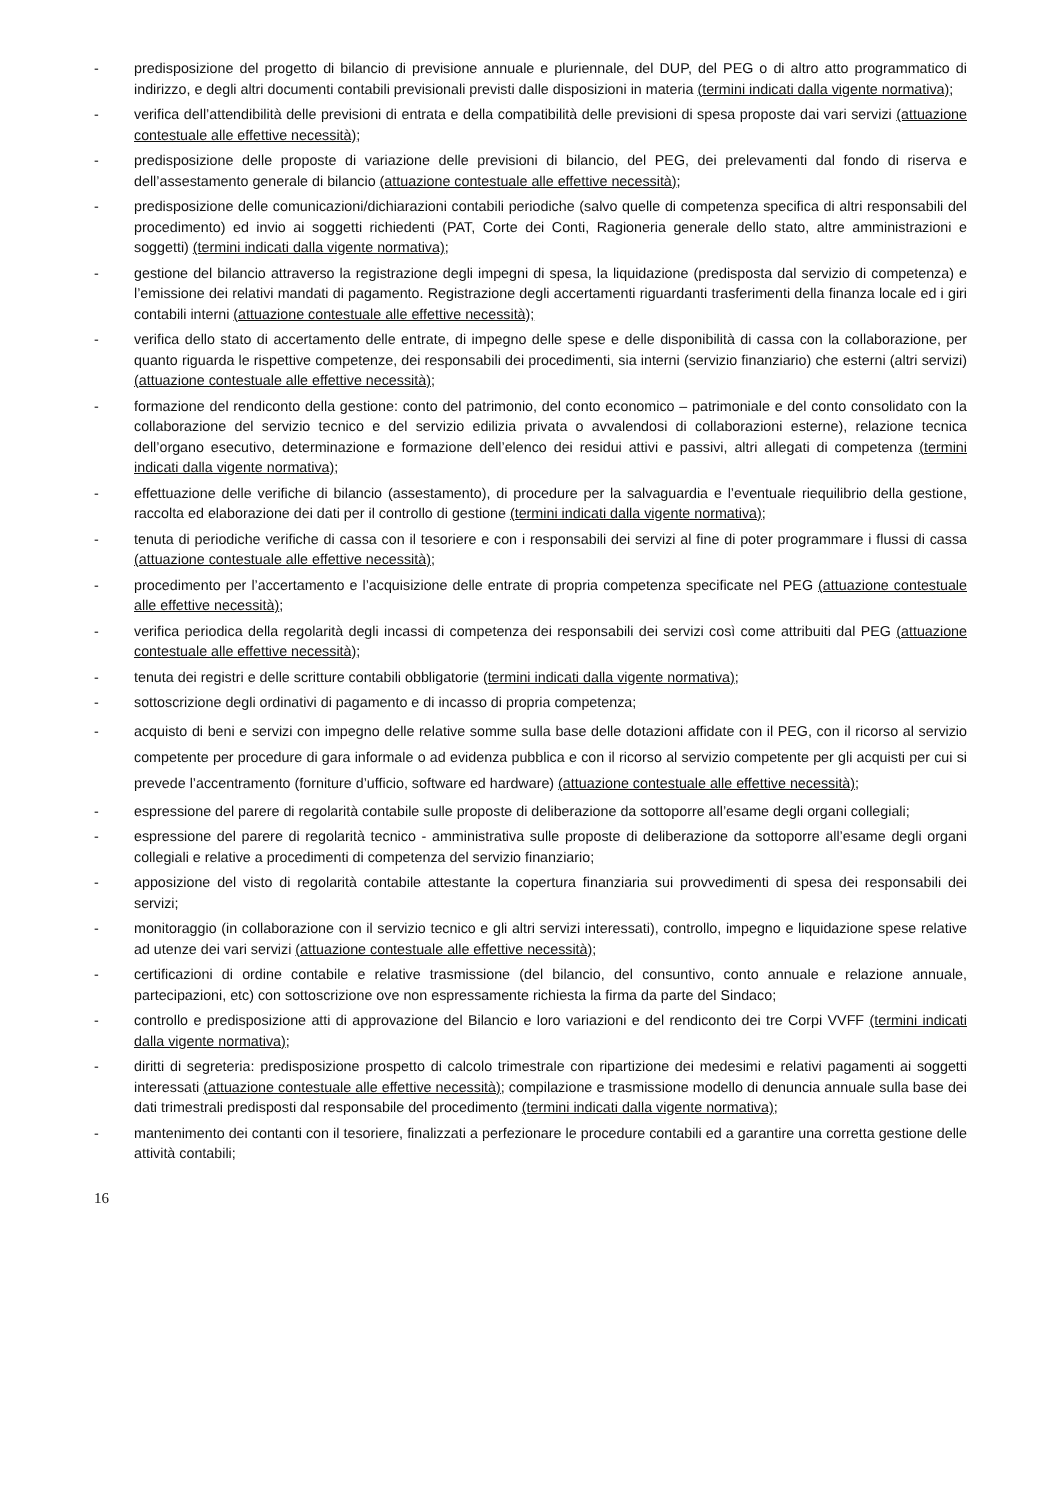- predisposizione del progetto di bilancio di previsione annuale e pluriennale, del DUP, del PEG o di altro atto programmatico di indirizzo, e degli altri documenti contabili previsionali previsti dalle disposizioni in materia (termini indicati dalla vigente normativa);
- verifica dell’attendibilità delle previsioni di entrata e della compatibilità delle previsioni di spesa proposte dai vari servizi (attuazione contestuale alle effettive necessità);
- predisposizione delle proposte di variazione delle previsioni di bilancio, del PEG, dei prelevamenti dal fondo di riserva e dell’assestamento generale di bilancio (attuazione contestuale alle effettive necessità);
- predisposizione delle comunicazioni/dichiarazioni contabili periodiche (salvo quelle di competenza specifica di altri responsabili del procedimento) ed invio ai soggetti richiedenti (PAT, Corte dei Conti, Ragioneria generale dello stato, altre amministrazioni e soggetti) (termini indicati dalla vigente normativa);
- gestione del bilancio attraverso la registrazione degli impegni di spesa, la liquidazione (predisposta dal servizio di competenza) e l’emissione dei relativi mandati di pagamento. Registrazione degli accertamenti riguardanti trasferimenti della finanza locale ed i giri contabili interni (attuazione contestuale alle effettive necessità);
- verifica dello stato di accertamento delle entrate, di impegno delle spese e delle disponibilità di cassa con la collaborazione, per quanto riguarda le rispettive competenze, dei responsabili dei procedimenti, sia interni (servizio finanziario) che esterni (altri servizi) (attuazione contestuale alle effettive necessità);
- formazione del rendiconto della gestione: conto del patrimonio, del conto economico – patrimoniale e del conto consolidato con la collaborazione del servizio tecnico e del servizio edilizia privata o avvalendosi di collaborazioni esterne), relazione tecnica dell’organo esecutivo, determinazione e formazione dell’elenco dei residui attivi e passivi, altri allegati di competenza (termini indicati dalla vigente normativa);
- effettuazione delle verifiche di bilancio (assestamento), di procedure per la salvaguardia e l’eventuale riequilibrio della gestione, raccolta ed elaborazione dei dati per il controllo di gestione (termini indicati dalla vigente normativa);
- tenuta di periodiche verifiche di cassa con il tesoriere e con i responsabili dei servizi al fine di poter programmare i flussi di cassa (attuazione contestuale alle effettive necessità);
- procedimento per l’accertamento e l’acquisizione delle entrate di propria competenza specificate nel PEG (attuazione contestuale alle effettive necessità);
- verifica periodica della regolarità degli incassi di competenza dei responsabili dei servizi così come attribuiti dal PEG (attuazione contestuale alle effettive necessità);
- tenuta dei registri e delle scritture contabili obbligatorie (termini indicati dalla vigente normativa);
- sottoscrizione degli ordinativi di pagamento e di incasso di propria competenza;
- acquisto di beni e servizi con impegno delle relative somme sulla base delle dotazioni affidate con il PEG, con il ricorso al servizio competente per procedure di gara informale o ad evidenza pubblica e con il ricorso al servizio competente per gli acquisti per cui si prevede l’accentramento (forniture d’ufficio, software ed hardware) (attuazione contestuale alle effettive necessità);
- espressione del parere di regolarità contabile sulle proposte di deliberazione da sottoporre all’esame degli organi collegiali;
- espressione del parere di regolarità tecnico - amministrativa sulle proposte di deliberazione da sottoporre all’esame degli organi collegiali e relative a procedimenti di competenza del servizio finanziario;
- apposizione del visto di regolarità contabile attestante la copertura finanziaria sui provvedimenti di spesa dei responsabili dei servizi;
- monitoraggio (in collaborazione con il servizio tecnico e gli altri servizi interessati), controllo, impegno e liquidazione spese relative ad utenze dei vari servizi (attuazione contestuale alle effettive necessità);
- certificazioni di ordine contabile e relative trasmissione (del bilancio, del consuntivo, conto annuale e relazione annuale, partecipazioni, etc) con sottoscrizione ove non espressamente richiesta la firma da parte del Sindaco;
- controllo e predisposizione atti di approvazione del Bilancio e loro variazioni e del rendiconto dei tre Corpi VVFF (termini indicati dalla vigente normativa);
- diritti di segreteria: predisposizione prospetto di calcolo trimestrale con ripartizione dei medesimi e relativi pagamenti ai soggetti interessati (attuazione contestuale alle effettive necessità); compilazione e trasmissione modello di denuncia annuale sulla base dei dati trimestrali predisposti dal responsabile del procedimento (termini indicati dalla vigente normativa);
- mantenimento dei contanti con il tesoriere, finalizzati a perfezionare le procedure contabili ed a garantire una corretta gestione delle attività contabili;
16